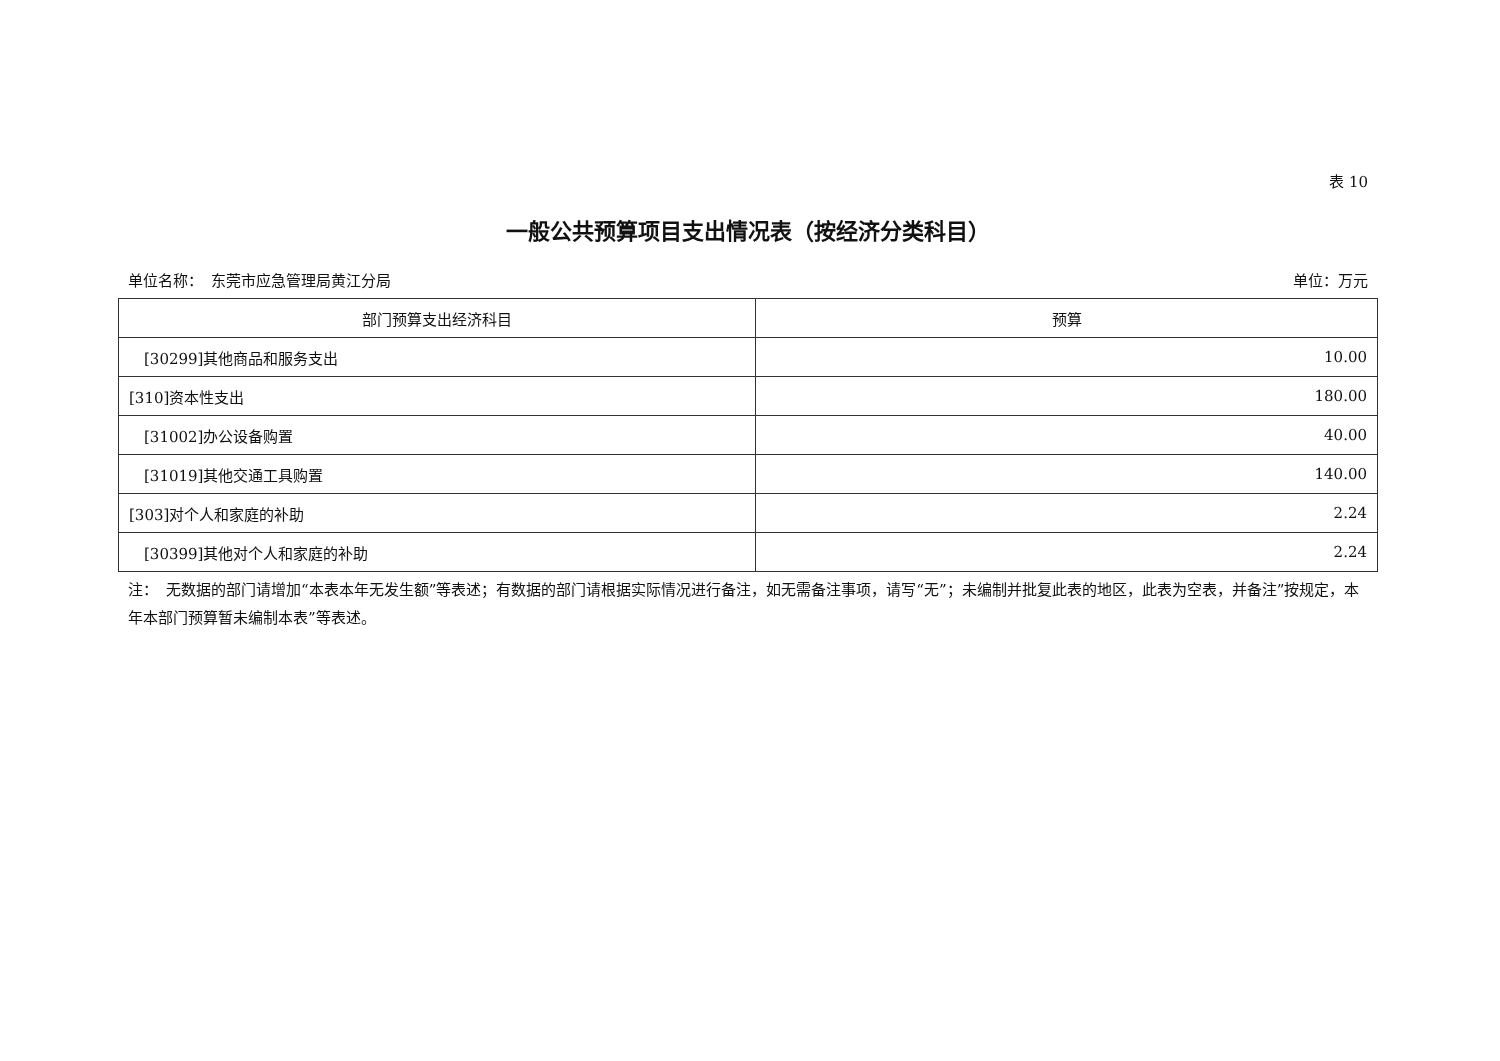表 10
一般公共预算项目支出情况表（按经济分类科目）
单位名称：　东莞市应急管理局黄江分局 单位：万元
| 部门预算支出经济科目 | 预算 |
| --- | --- |
| [30299]其他商品和服务支出 | 10.00 |
| [310]资本性支出 | 180.00 |
| [31002]办公设备购置 | 40.00 |
| [31019]其他交通工具购置 | 140.00 |
| [303]对个人和家庭的补助 | 2.24 |
| [30399]其他对个人和家庭的补助 | 2.24 |
注：　无数据的部门请增加“本表本年无发生额”等表述；有数据的部门请根据实际情况进行备注，如无需备注事项，请写“无”；未编制并批复此表的地区，此表为空表，并备注”按规定，本年本部门预算暂未编制本表”等表述。